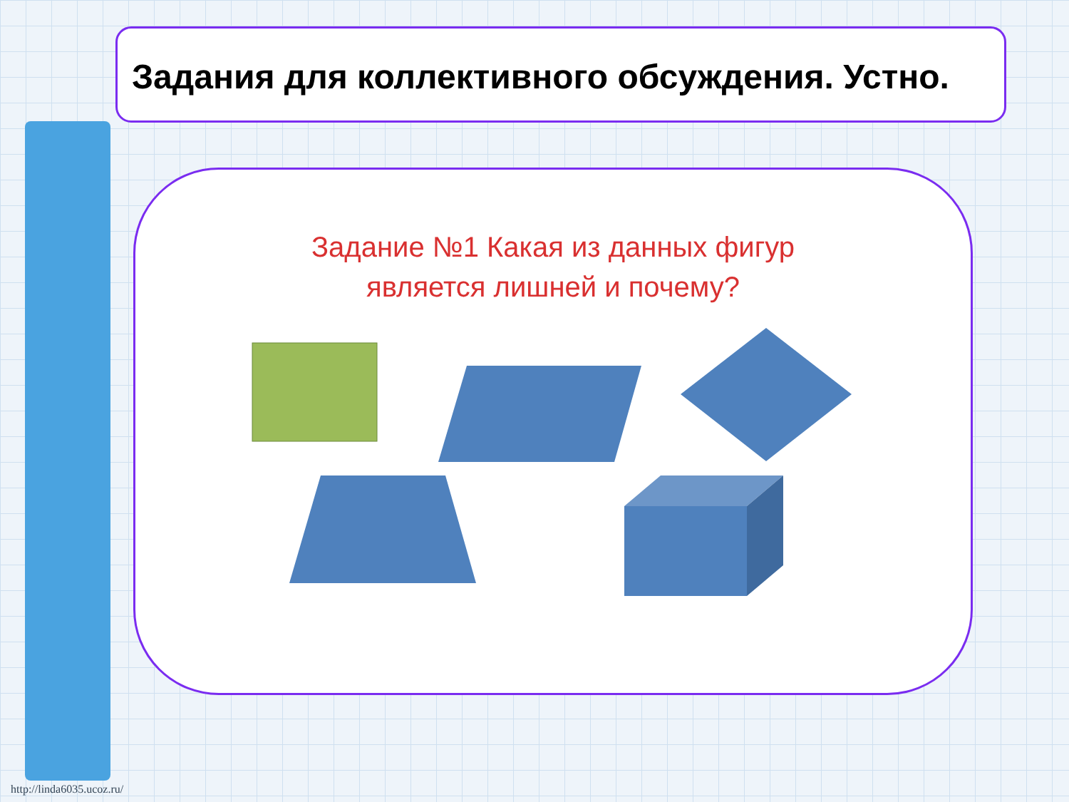Задания для коллективного обсуждения. Устно.
Задание №1 Какая из данных фигур
является лишней и почему?
http://linda6035.ucoz.ru/